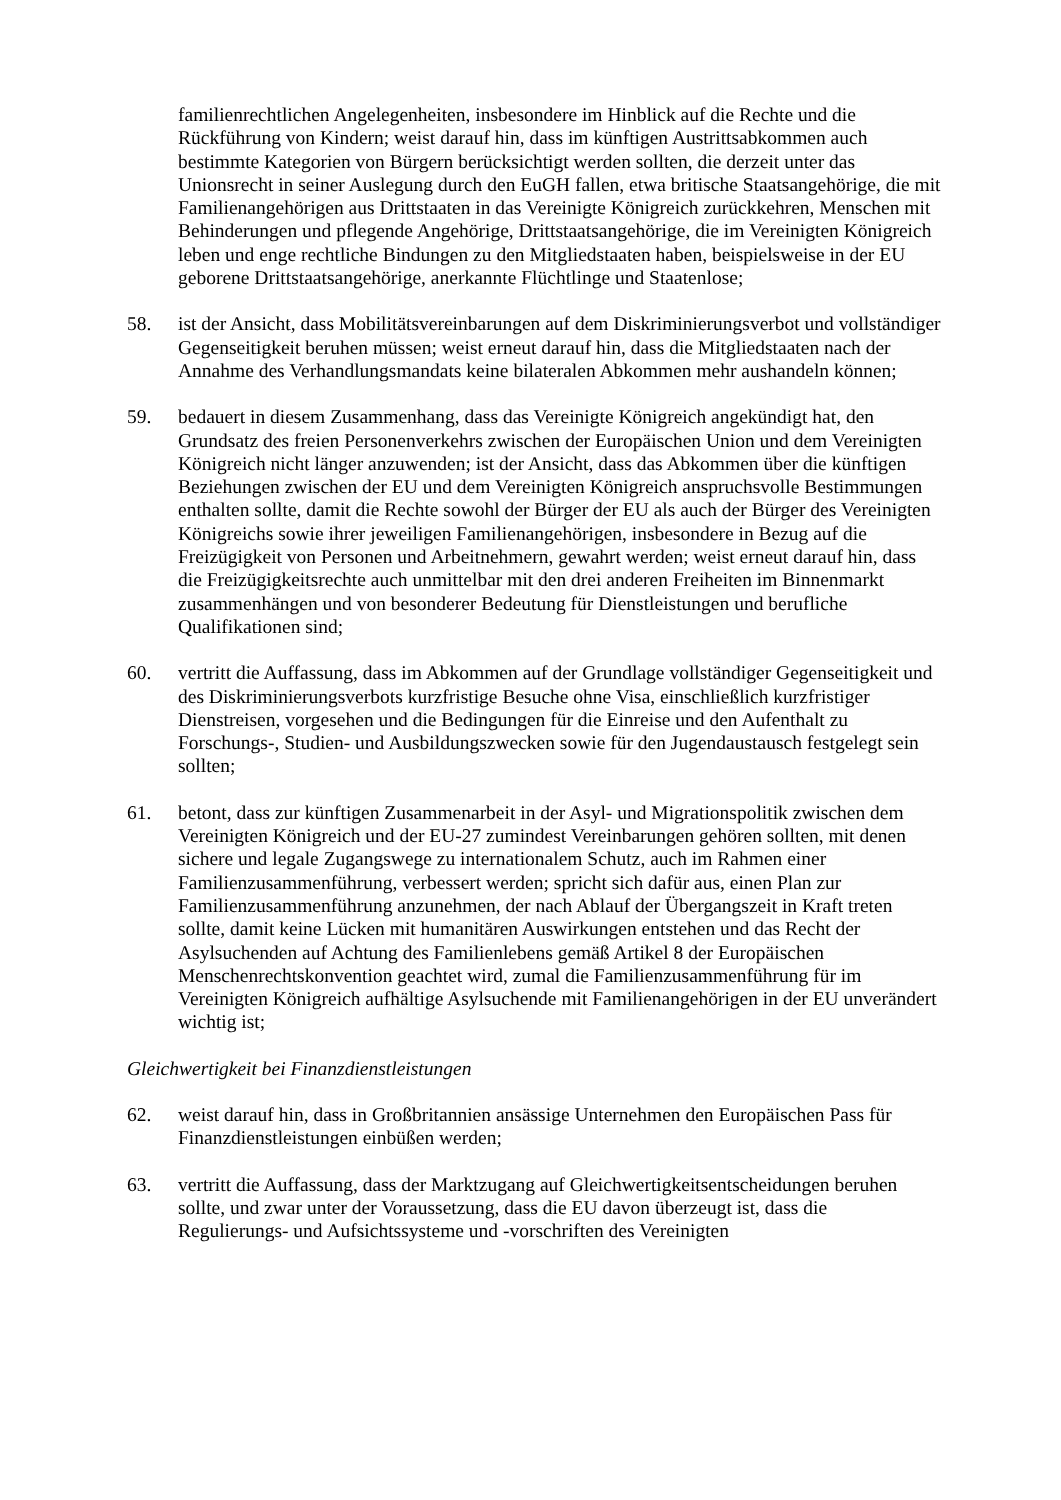familienrechtlichen Angelegenheiten, insbesondere im Hinblick auf die Rechte und die Rückführung von Kindern; weist darauf hin, dass im künftigen Austrittsabkommen auch bestimmte Kategorien von Bürgern berücksichtigt werden sollten, die derzeit unter das Unionsrecht in seiner Auslegung durch den EuGH fallen, etwa britische Staatsangehörige, die mit Familienangehörigen aus Drittstaaten in das Vereinigte Königreich zurückkehren, Menschen mit Behinderungen und pflegende Angehörige, Drittstaatsangehörige, die im Vereinigten Königreich leben und enge rechtliche Bindungen zu den Mitgliedstaaten haben, beispielsweise in der EU geborene Drittstaatsangehörige, anerkannte Flüchtlinge und Staatenlose;
58. ist der Ansicht, dass Mobilitätsvereinbarungen auf dem Diskriminierungsverbot und vollständiger Gegenseitigkeit beruhen müssen; weist erneut darauf hin, dass die Mitgliedstaaten nach der Annahme des Verhandlungsmandats keine bilateralen Abkommen mehr aushandeln können;
59. bedauert in diesem Zusammenhang, dass das Vereinigte Königreich angekündigt hat, den Grundsatz des freien Personenverkehrs zwischen der Europäischen Union und dem Vereinigten Königreich nicht länger anzuwenden; ist der Ansicht, dass das Abkommen über die künftigen Beziehungen zwischen der EU und dem Vereinigten Königreich anspruchsvolle Bestimmungen enthalten sollte, damit die Rechte sowohl der Bürger der EU als auch der Bürger des Vereinigten Königreichs sowie ihrer jeweiligen Familienangehörigen, insbesondere in Bezug auf die Freizügigkeit von Personen und Arbeitnehmern, gewahrt werden; weist erneut darauf hin, dass die Freizügigkeitsrechte auch unmittelbar mit den drei anderen Freiheiten im Binnenmarkt zusammenhängen und von besonderer Bedeutung für Dienstleistungen und berufliche Qualifikationen sind;
60. vertritt die Auffassung, dass im Abkommen auf der Grundlage vollständiger Gegenseitigkeit und des Diskriminierungsverbots kurzfristige Besuche ohne Visa, einschließlich kurzfristiger Dienstreisen, vorgesehen und die Bedingungen für die Einreise und den Aufenthalt zu Forschungs-, Studien- und Ausbildungszwecken sowie für den Jugendaustausch festgelegt sein sollten;
61. betont, dass zur künftigen Zusammenarbeit in der Asyl- und Migrationspolitik zwischen dem Vereinigten Königreich und der EU-27 zumindest Vereinbarungen gehören sollten, mit denen sichere und legale Zugangswege zu internationalem Schutz, auch im Rahmen einer Familienzusammenführung, verbessert werden; spricht sich dafür aus, einen Plan zur Familienzusammenführung anzunehmen, der nach Ablauf der Übergangszeit in Kraft treten sollte, damit keine Lücken mit humanitären Auswirkungen entstehen und das Recht der Asylsuchenden auf Achtung des Familienlebens gemäß Artikel 8 der Europäischen Menschenrechtskonvention geachtet wird, zumal die Familienzusammenführung für im Vereinigten Königreich aufhältige Asylsuchende mit Familienangehörigen in der EU unverändert wichtig ist;
Gleichwertigkeit bei Finanzdienstleistungen
62. weist darauf hin, dass in Großbritannien ansässige Unternehmen den Europäischen Pass für Finanzdienstleistungen einbüßen werden;
63. vertritt die Auffassung, dass der Marktzugang auf Gleichwertigkeitsentscheidungen beruhen sollte, und zwar unter der Voraussetzung, dass die EU davon überzeugt ist, dass die Regulierungs- und Aufsichtssysteme und -vorschriften des Vereinigten